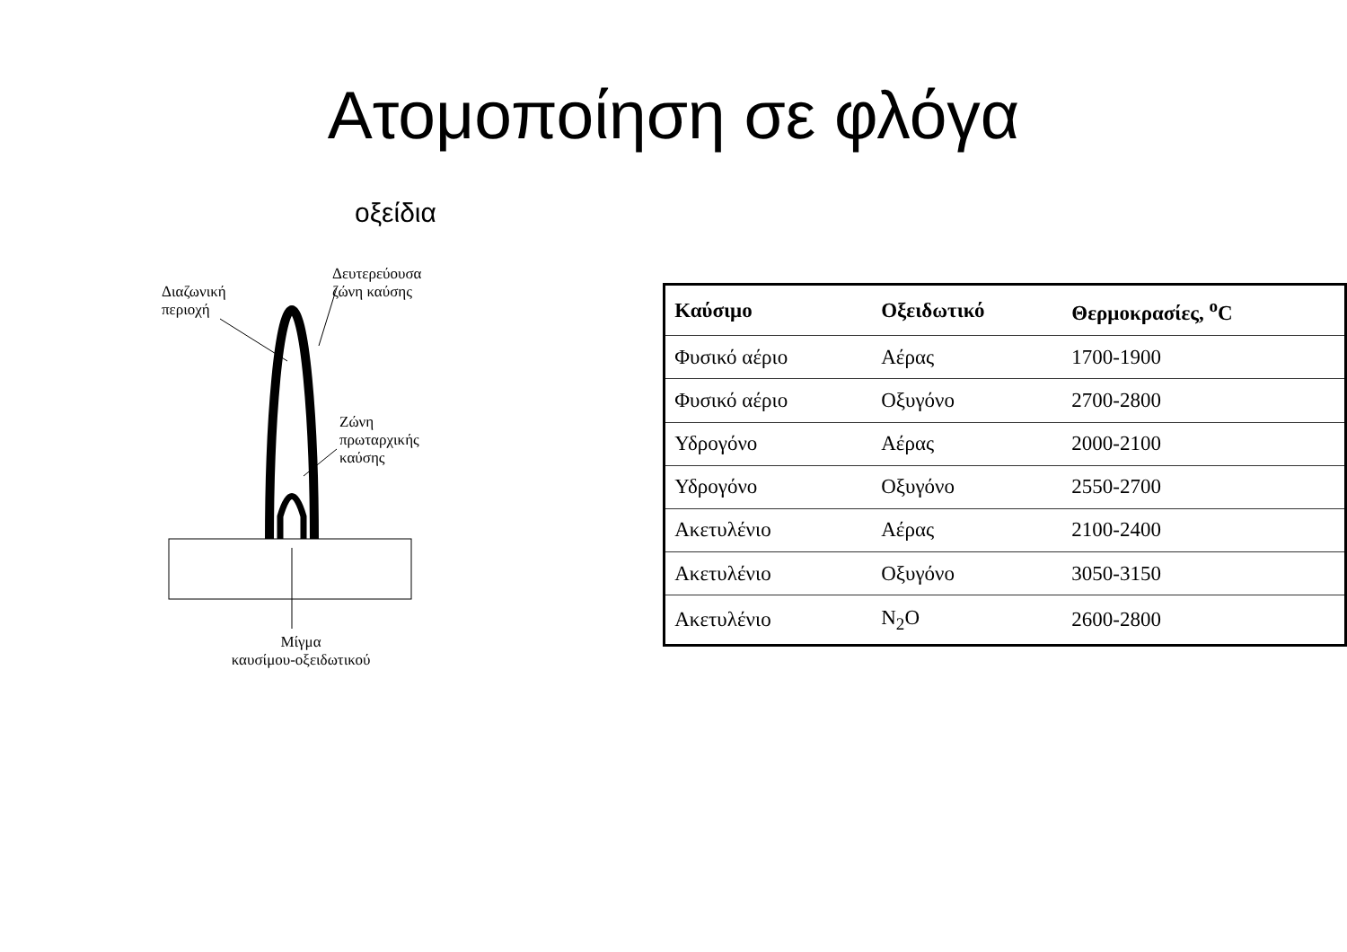Ατομοποίηση σε φλόγα
οξείδια
Διαζωνική
περιοχή
Δευτερεύουσα
ζώνη καύσης
Ζώνη
πρωταρχικής
καύσης
Μίγμα
καυσίμου-οξειδωτικού
| Καύσιμο | Οξειδωτικό | Θερμοκρασίες, <sup>o</sup>C |
| --- | --- | --- |
| Φυσικό αέριο | Αέρας | 1700-1900 |
| Φυσικό αέριο | Οξυγόνο | 2700-2800 |
| Υδρογόνο | Αέρας | 2000-2100 |
| Υδρογόνο | Οξυγόνο | 2550-2700 |
| Ακετυλένιο | Αέρας | 2100-2400 |
| Ακετυλένιο | Οξυγόνο | 3050-3150 |
| Ακετυλένιο | N<sub>2</sub>O | 2600-2800 |